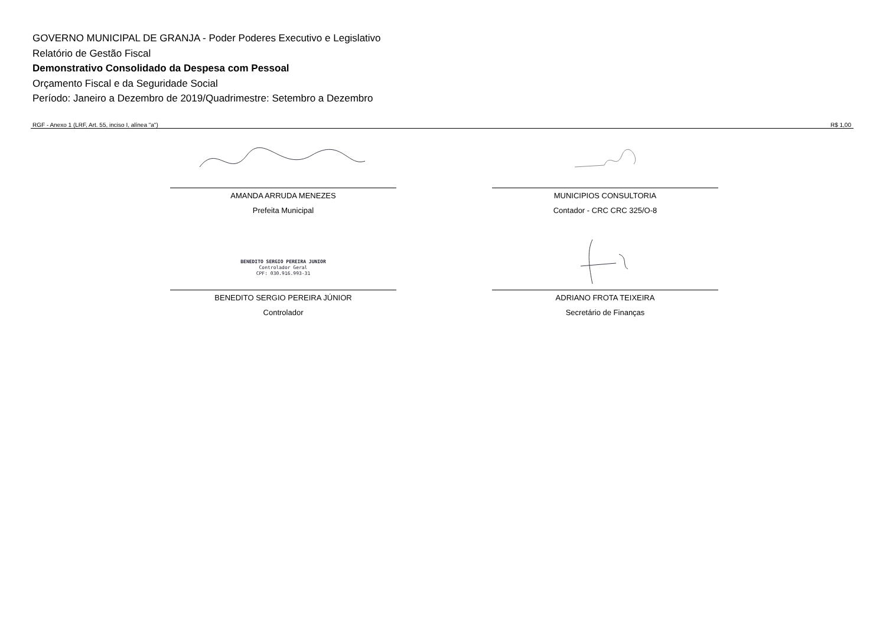GOVERNO MUNICIPAL DE GRANJA - Poder Poderes Executivo e Legislativo
Relatório de Gestão Fiscal
Demonstrativo Consolidado da Despesa com Pessoal
Orçamento Fiscal e da Seguridade Social
Período: Janeiro a Dezembro de 2019/Quadrimestre: Setembro a Dezembro
RGF - Anexo 1 (LRF, Art. 55, inciso I, alínea "a") R$ 1,00
AMANDA ARRUDA MENEZES
Prefeita Municipal
MUNICIPIOS CONSULTORIA
Contador - CRC CRC 325/O-8
BENEDITO SERGIO PEREIRA JUNIOR
Controlador Geral
CPF: 030.916.993-31
BENEDITO SERGIO PEREIRA JÚNIOR
Controlador
ADRIANO FROTA TEIXEIRA
Secretário de Finanças